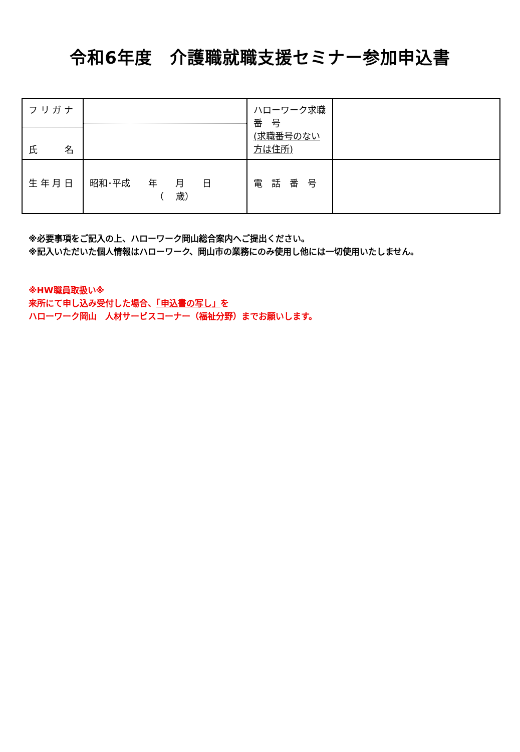令和6年度　介護職就職支援セミナー参加申込書
| フ リ ガ ナ 氏 名 | | ハローワーク求職 番 号 (求職番号のない方は住所) | |
| 生 年 月 日 | 昭和･平成 年 月 日 （ 歳） | 電 話 番 号 | |
※必要事項をご記入の上、ハローワーク岡山総合案内へご提出ください。
※記入いただいた個人情報はハローワーク、岡山市の業務にのみ使用し他には一切使用いたしません。
※HW職員取扱い※
来所にて申し込み受付した場合、「申込書の写し」を
ハローワーク岡山　人材サービスコーナー（福祉分野）までお願いします。